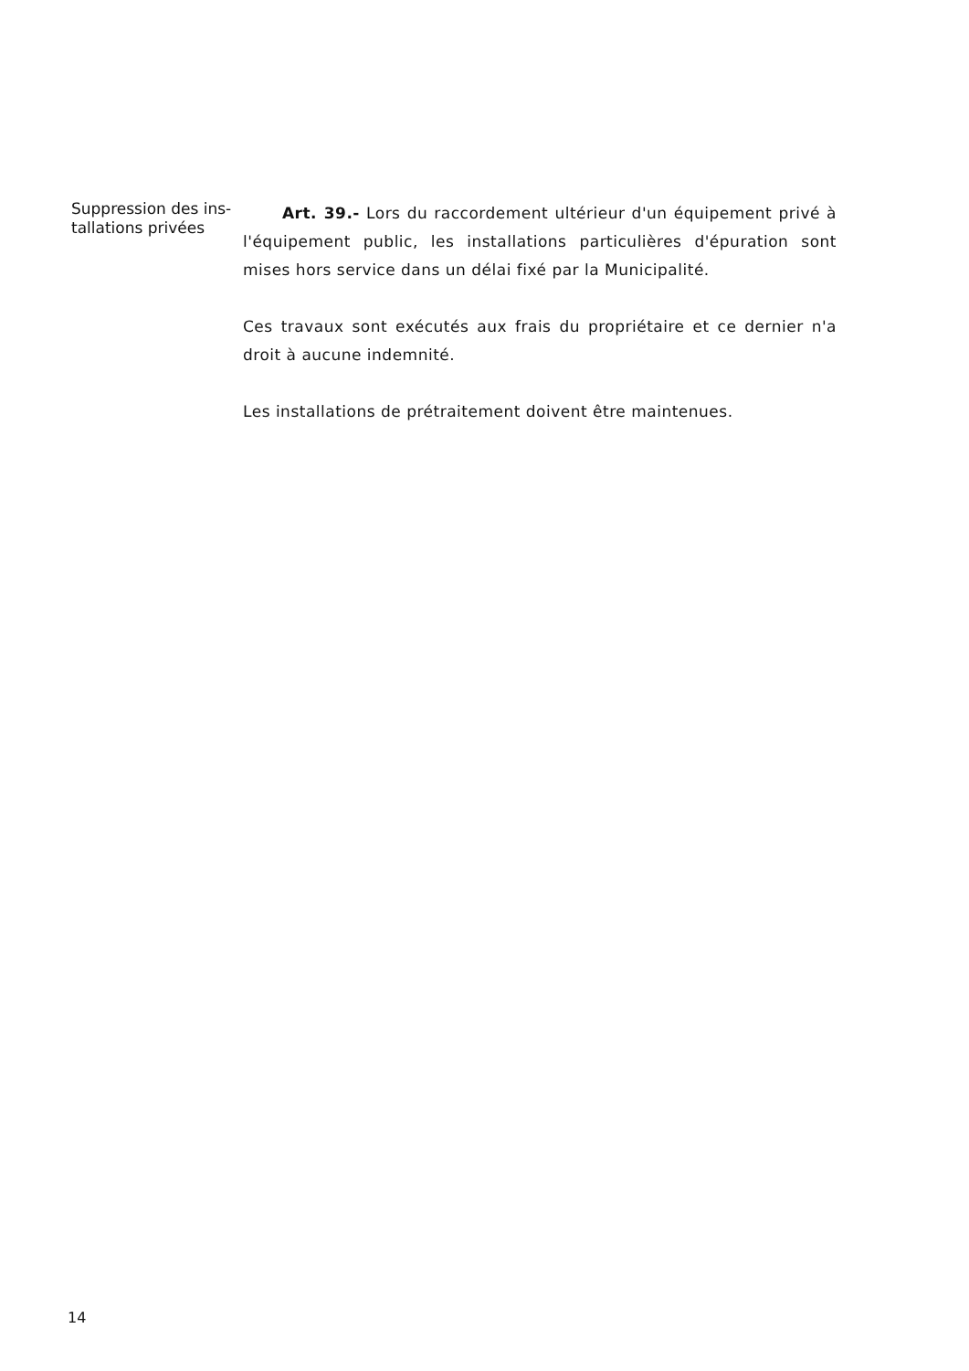Suppression des ins-
tallations privées
Art. 39.- Lors du raccordement ultérieur d'un équipement privé à l'équipement public, les installations particulières d'épuration sont mises hors service dans un délai fixé par la Municipalité.
Ces travaux sont exécutés aux frais du propriétaire et ce dernier n'a droit à aucune indemnité.
Les installations de prétraitement doivent être maintenues.
14